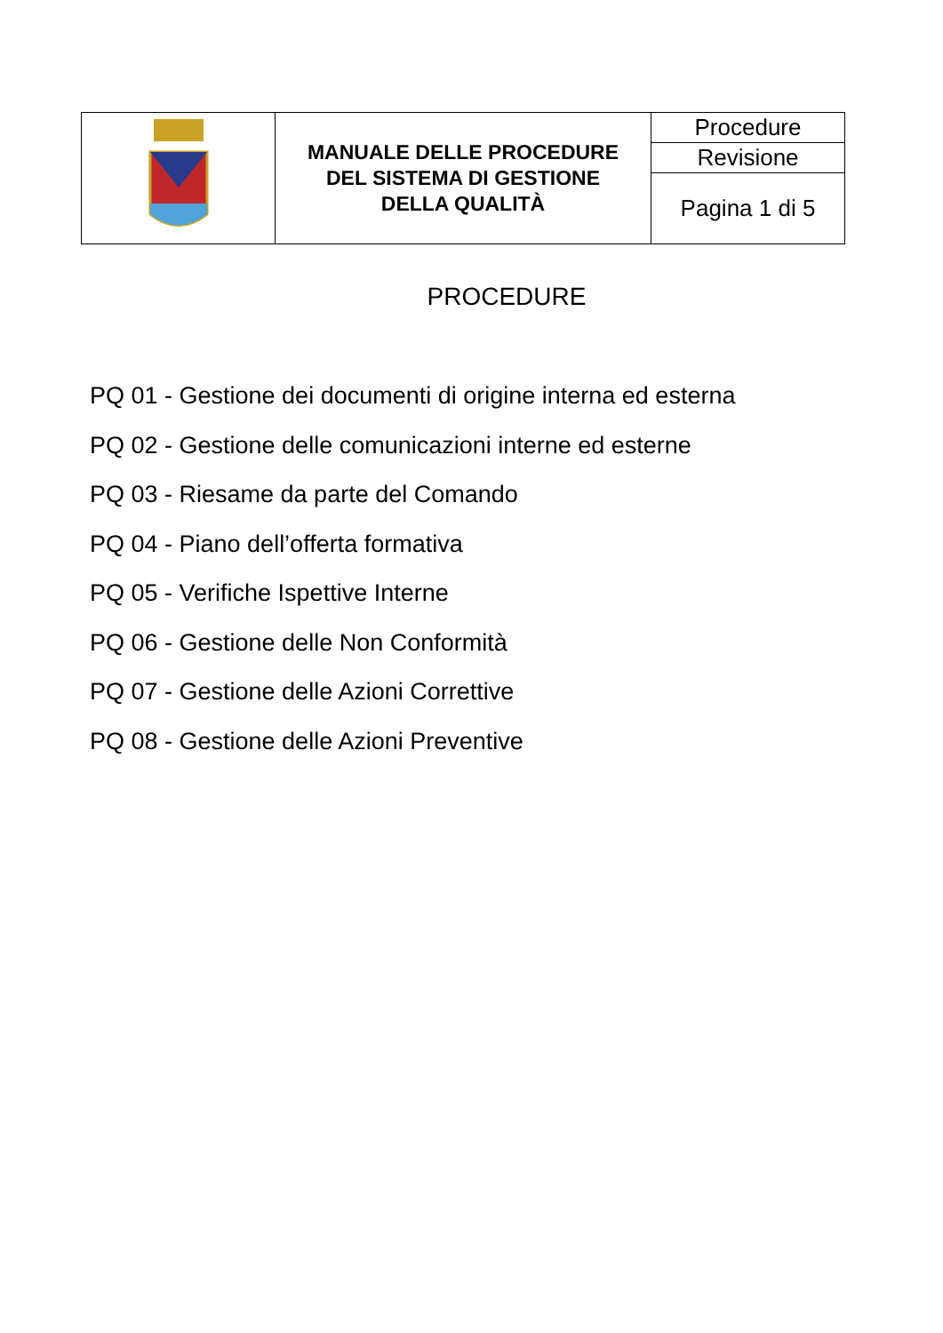| | MANUALE DELLE PROCEDURE DEL SISTEMA DI GESTIONE DELLA QUALITÀ | Procedure |
| | | Revisione |
| | | Pagina 1 di 5 |
PROCEDURE
PQ 01 - Gestione dei documenti di origine interna ed esterna
PQ 02 - Gestione delle comunicazioni interne ed esterne
PQ 03 - Riesame da parte del Comando
PQ 04 - Piano dell’offerta formativa
PQ 05 - Verifiche Ispettive Interne
PQ 06 - Gestione delle Non Conformità
PQ 07 - Gestione delle Azioni Correttive
PQ 08 - Gestione delle Azioni Preventive